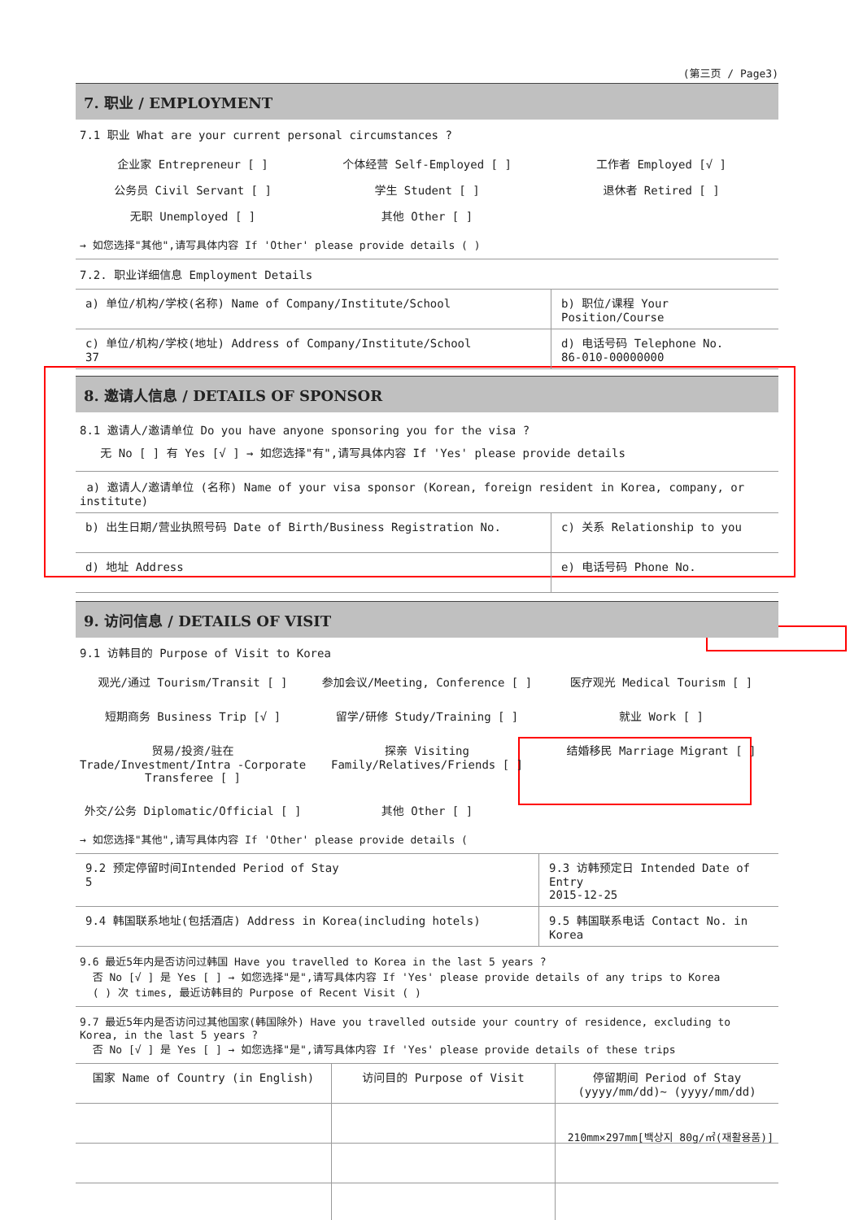(第三页 / Page3)
7. 职业 / EMPLOYMENT
7.1 职业 What are your current personal circumstances ?
企业家 Entrepreneur [ ]
个体经营 Self-Employed [ ]
工作者 Employed [√ ]
公务员 Civil Servant [ ]
学生 Student [ ]
退休者 Retired [ ]
无职 Unemployed [ ]
其他 Other [ ]
→ 如您选择"其他",请写具体内容 If 'Other' please provide details ( )
7.2. 职业详细信息 Employment Details
| a) 单位/机构/学校(名称) Name of Company/Institute/School | b) 职位/课程 Your Position/Course |
| c) 单位/机构/学校(地址) Address of Company/Institute/School 37 | d) 电话号码 Telephone No. 86-010-00000000 |
8. 邀请人信息 / DETAILS OF SPONSOR
8.1 邀请人/邀请单位 Do you have anyone sponsoring you for the visa ?
无 No [ ] 有 Yes [√ ] → 如您选择"有",请写具体内容 If 'Yes' please provide details
a) 邀请人/邀请单位 (名称) Name of your visa sponsor (Korean, foreign resident in Korea, company, or institute)
| b) 出生日期/营业执照号码 Date of Birth/Business Registration No. | c) 关系 Relationship to you |
| d) 地址 Address | e) 电话号码 Phone No. |
9. 访问信息 / DETAILS OF VISIT
9.1 访韩目的 Purpose of Visit to Korea
观光/通过 Tourism/Transit [ ]
参加会议/Meeting, Conference [ ]
医疗观光 Medical Tourism [ ]
短期商务 Business Trip [√ ]
留学/研修 Study/Training [ ]
就业 Work [ ]
贸易/投资/驻在 Trade/Investment/Intra -Corporate Transferee [ ]
探亲 Visiting Family/Relatives/Friends [ ]
结婚移民 Marriage Migrant [ ]
外交/公务 Diplomatic/Official [ ]
其他 Other [ ]
→ 如您选择"其他",请写具体内容 If 'Other' please provide details (
| 9.2 预定停留时间Intended Period of Stay 5 | 9.3 访韩预定日 Intended Date of Entry 2015-12-25 |
| 9.4 韩国联系地址(包括酒店) Address in Korea(including hotels) | 9.5 韩国联系电话 Contact No. in Korea |
9.6 最近5年内是否访问过韩国 Have you travelled to Korea in the last 5 years ?
否 No [√ ] 是 Yes [ ] → 如您选择"是",请写具体内容 If 'Yes' please provide details of any trips to Korea
( ) 次 times, 最近访韩目的 Purpose of Recent Visit ( )
9.7 最近5年内是否访问过其他国家(韩国除外) Have you travelled outside your country of residence, excluding to Korea, in the last 5 years ?
否 No [√ ] 是 Yes [ ] → 如您选择"是",请写具体内容 If 'Yes' please provide details of these trips
| 国家 Name of Country (in English) | 访问目的 Purpose of Visit | 停留期间 Period of Stay (yyyy/mm/dd)~ (yyyy/mm/dd) |
210mm×297mm[백상지 80g/㎡(재활용품)]